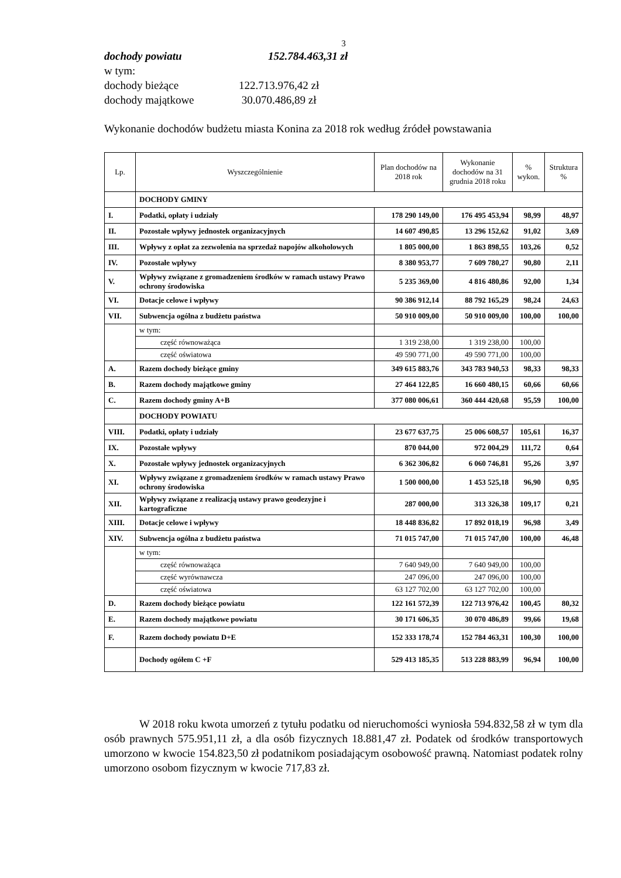3
dochody powiatu 152.784.463,31 zł
w tym:
dochody bieżące 122.713.976,42 zł
dochody majątkowe 30.070.486,89 zł
Wykonanie dochodów budżetu miasta Konina za 2018 rok według źródeł powstawania
| Lp. | Wyszczególnienie | Plan dochodów na 2018 rok | Wykonanie dochodów na 31 grudnia 2018 roku | % wykon. | Struktura % |
| --- | --- | --- | --- | --- | --- |
| | DOCHODY GMINY | | | | |
| I. | Podatki, opłaty i udziały | 178 290 149,00 | 176 495 453,94 | 98,99 | 48,97 |
| II. | Pozostałe wpływy jednostek organizacyjnych | 14 607 490,85 | 13 296 152,62 | 91,02 | 3,69 |
| III. | Wpływy z opłat za zezwolenia na sprzedaż napojów alkoholowych | 1 805 000,00 | 1 863 898,55 | 103,26 | 0,52 |
| IV. | Pozostałe wpływy | 8 380 953,77 | 7 609 780,27 | 90,80 | 2,11 |
| V. | Wpływy związane z gromadzeniem środków w ramach ustawy Prawo ochrony środowiska | 5 235 369,00 | 4 816 480,86 | 92,00 | 1,34 |
| VI. | Dotacje celowe i wpływy | 90 386 912,14 | 88 792 165,29 | 98,24 | 24,63 |
| VII. | Subwencja ogólna z budżetu państwa | 50 910 009,00 | 50 910 009,00 | 100,00 | 100,00 |
| | w tym: | | | | |
| | część równoważąca | 1 319 238,00 | 1 319 238,00 | 100,00 | |
| | część oświatowa | 49 590 771,00 | 49 590 771,00 | 100,00 | |
| A. | Razem dochody bieżące gminy | 349 615 883,76 | 343 783 940,53 | 98,33 | 98,33 |
| B. | Razem dochody majątkowe gminy | 27 464 122,85 | 16 660 480,15 | 60,66 | 60,66 |
| C. | Razem dochody gminy A+B | 377 080 006,61 | 360 444 420,68 | 95,59 | 100,00 |
| | DOCHODY POWIATU | | | | |
| VIII. | Podatki, opłaty i udziały | 23 677 637,75 | 25 006 608,57 | 105,61 | 16,37 |
| IX. | Pozostałe wpływy | 870 044,00 | 972 004,29 | 111,72 | 0,64 |
| X. | Pozostałe wpływy jednostek organizacyjnych | 6 362 306,82 | 6 060 746,81 | 95,26 | 3,97 |
| XI. | Wpływy związane z gromadzeniem środków w ramach ustawy Prawo ochrony środowiska | 1 500 000,00 | 1 453 525,18 | 96,90 | 0,95 |
| XII. | Wpływy związane z realizacją ustawy prawo geodezyjne i kartograficzne | 287 000,00 | 313 326,38 | 109,17 | 0,21 |
| XIII. | Dotacje celowe i wpływy | 18 448 836,82 | 17 892 018,19 | 96,98 | 3,49 |
| XIV. | Subwencja ogólna z budżetu państwa | 71 015 747,00 | 71 015 747,00 | 100,00 | 46,48 |
| | w tym: | | | | |
| | część równoważąca | 7 640 949,00 | 7 640 949,00 | 100,00 | |
| | część wyrównawcza | 247 096,00 | 247 096,00 | 100,00 | |
| | część oświatowa | 63 127 702,00 | 63 127 702,00 | 100,00 | |
| D. | Razem dochody bieżące powiatu | 122 161 572,39 | 122 713 976,42 | 100,45 | 80,32 |
| E. | Razem dochody majątkowe powiatu | 30 171 606,35 | 30 070 486,89 | 99,66 | 19,68 |
| F. | Razem dochody powiatu D+E | 152 333 178,74 | 152 784 463,31 | 100,30 | 100,00 |
| | Dochody ogółem C +F | 529 413 185,35 | 513 228 883,99 | 96,94 | 100,00 |
W 2018 roku kwota umorzeń z tytułu podatku od nieruchomości wyniosła 594.832,58 zł w tym dla osób prawnych 575.951,11 zł, a dla osób fizycznych 18.881,47 zł. Podatek od środków transportowych umorzono w kwocie 154.823,50 zł podatnikom posiadającym osobowość prawną. Natomiast podatek rolny umorzono osobom fizycznym w kwocie 717,83 zł.